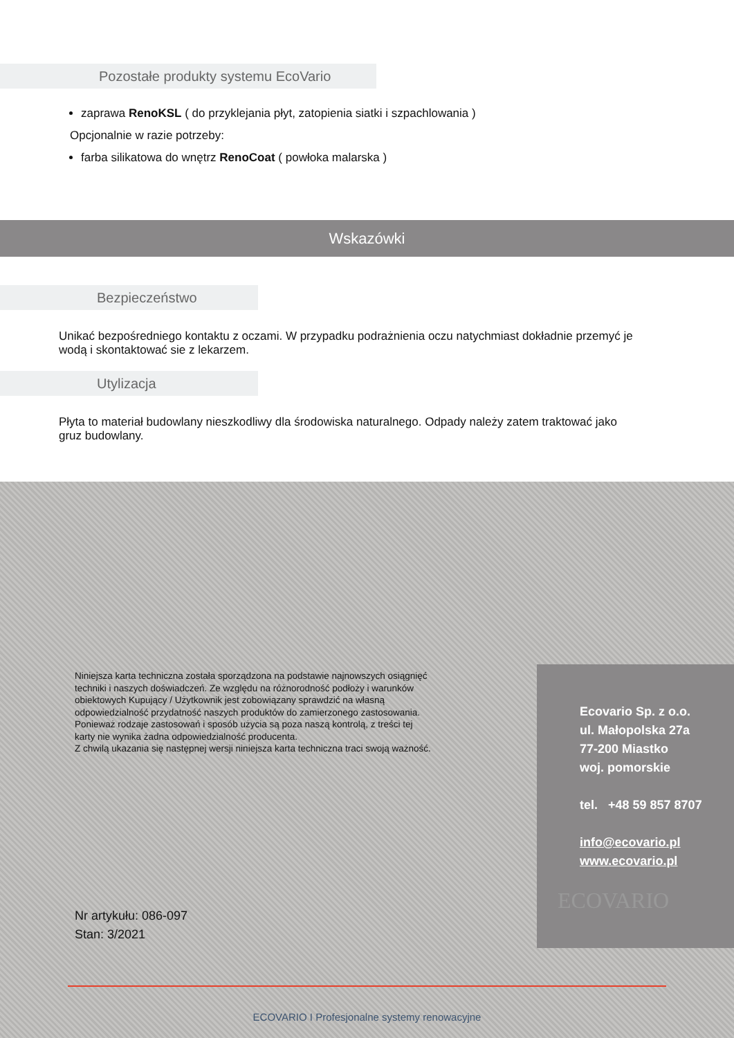Pozostałe produkty systemu EcoVario
zaprawa RenoKSL ( do przyklejania płyt, zatopienia siatki i szpachlowania )
Opcjonalnie w razie potrzeby:
farba silikatowa do wnętrz RenoCoat ( powłoka malarska )
Wskazówki
Bezpieczeństwo
Unikać bezpośredniego kontaktu z oczami. W przypadku podrażnienia oczu natychmiast dokładnie przemyć je wodą i skontaktować sie z lekarzem.
Utylizacja
Płyta to materiał budowlany nieszkodliwy dla środowiska naturalnego. Odpady należy zatem traktować jako gruz budowlany.
Niniejsza karta techniczna została sporządzona na podstawie najnowszych osiągnięć techniki i naszych doświadczeń. Ze względu na różnorodność podłoży i warunków obiektowych Kupujący / Użytkownik jest zobowiązany sprawdzić na własną odpowiedzialność przydatność naszych produktów do zamierzonego zastosowania. Ponieważ rodzaje zastosowań i sposób użycia są poza naszą kontrolą, z treści tej karty nie wynika żadna odpowiedzialność producenta.
Z chwilą ukazania się następnej wersji niniejsza karta techniczna traci swoją ważność.
Nr artykułu: 086-097
Stan: 3/2021
ECOVARIO I Profesjonalne systemy renowacyjne
Ecovario Sp. z o.o.
ul. Małopolska 27a
77-200 Miastko
woj. pomorskie
tel. +48 59 857 8707
info@ecovario.pl
www.ecovario.pl
ECOVARIO